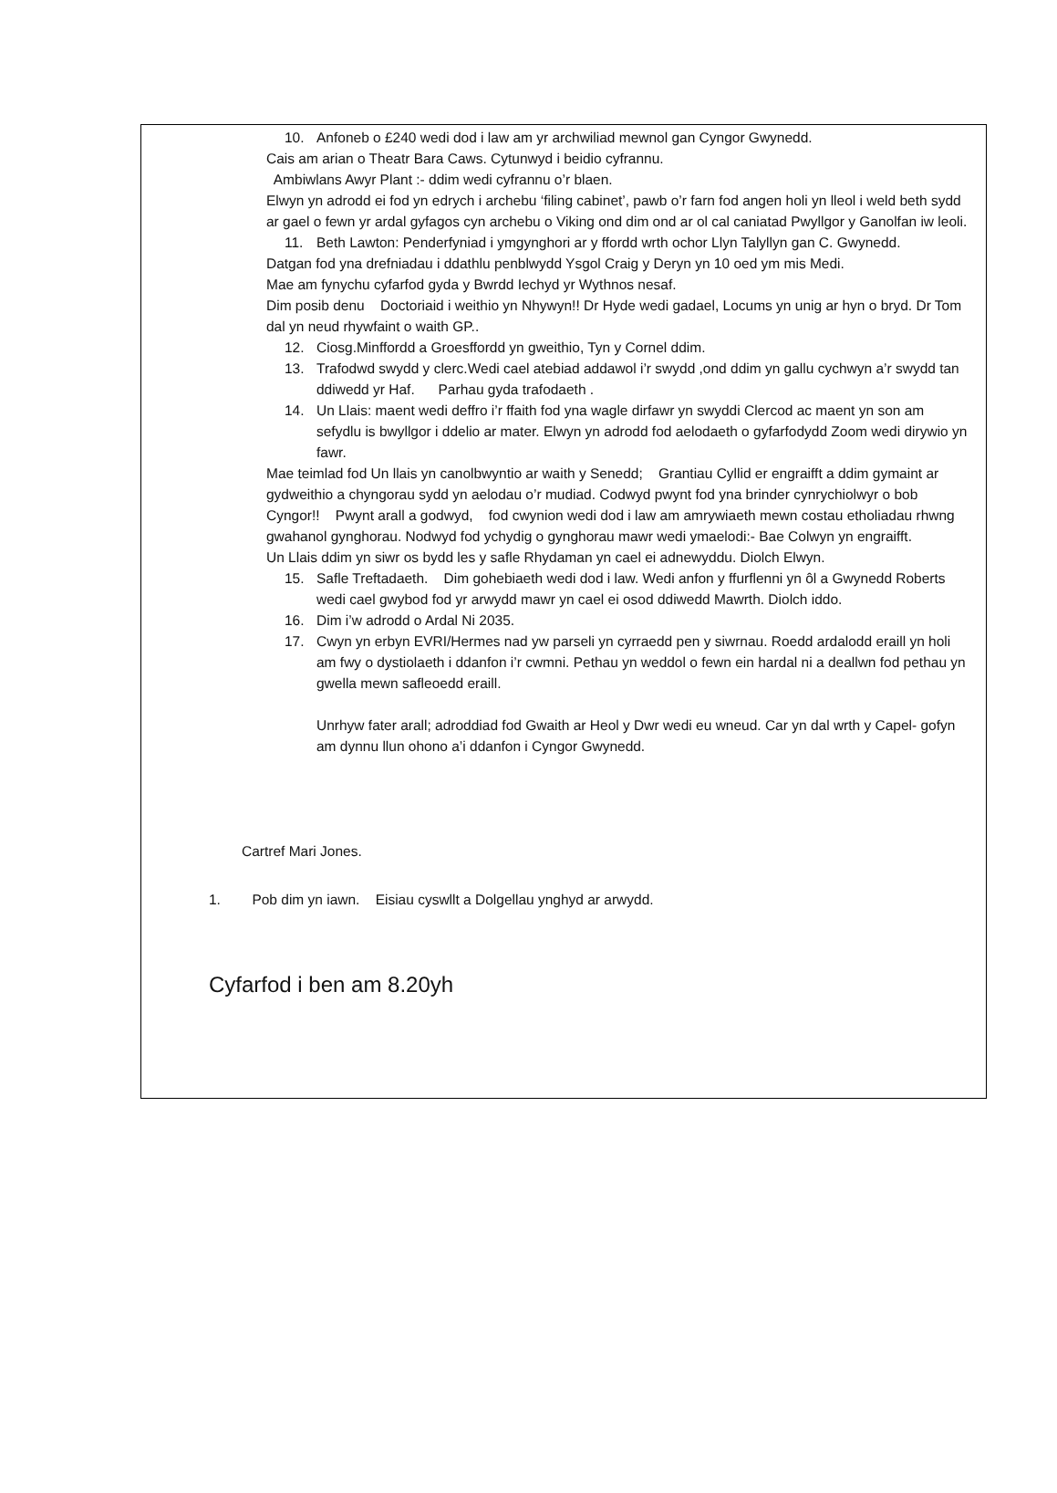10. Anfoneb o £240 wedi dod i law am yr archwiliad mewnol gan Cyngor Gwynedd.
Cais am arian o Theatr Bara Caws. Cytunwyd i beidio cyfrannu.
Ambiwlans Awyr Plant :- ddim wedi cyfrannu o’r blaen.
Elwyn yn adrodd ei fod yn edrych i archebu ‘filing cabinet’, pawb o’r farn fod angen holi yn lleol i weld beth sydd ar gael o fewn yr ardal gyfagos cyn archebu o Viking ond dim ond ar ol cal caniatad Pwyllgor y Ganolfan iw leoli.
11. Beth Lawton: Penderfyniad i ymgynghori ar y ffordd wrth ochor Llyn Talyllyn gan C. Gwynedd.
Datgan fod yna drefniadau i ddathlu penblwydd Ysgol Craig y Deryn yn 10 oed ym mis Medi.
Mae am fynychu cyfarfod gyda y Bwrdd Iechyd yr Wythnos nesaf.
Dim posib denu Doctoriaid i weithio yn Nhywyn!! Dr Hyde wedi gadael, Locums yn unig ar hyn o bryd. Dr Tom dal yn neud rhywfaint o waith GP..
12. Ciosg.Minffordd a Groesffordd yn gweithio, Tyn y Cornel ddim.
13. Trafodwd swydd y clerc.Wedi cael atebiad addawol i’r swydd ,ond ddim yn gallu cychwyn a’r swydd tan ddiwedd yr Haf. Parhau gyda trafodaeth .
14. Un Llais: maent wedi deffro i’r ffaith fod yna wagle dirfawr yn swyddi Clercod ac maent yn son am sefydlu is bwyllgor i ddelio ar mater. Elwyn yn adrodd fod aelodaeth o gyfarfodydd Zoom wedi dirywio yn fawr.
Mae teimlad fod Un llais yn canolbwyntio ar waith y Senedd; Grantiau Cyllid er engraifft a ddim gymaint ar gydweithio a chyngorau sydd yn aelodau o’r mudiad. Codwyd pwynt fod yna brinder cynrychiolwyr o bob Cyngor!! Pwynt arall a godwyd, fod cwynion wedi dod i law am amrywiaeth mewn costau etholiadau rhwng gwahanol gynghorau. Nodwyd fod ychydig o gynghorau mawr wedi ymaelodi:- Bae Colwyn yn engraifft.
Un Llais ddim yn siwr os bydd les y safle Rhydaman yn cael ei adnewyddu. Diolch Elwyn.
15. Safle Treftadaeth. Dim gohebiaeth wedi dod i law. Wedi anfon y ffurflenni yn ôl a Gwynedd Roberts wedi cael gwybod fod yr arwydd mawr yn cael ei osod ddiwedd Mawrth. Diolch iddo.
16. Dim i’w adrodd o Ardal Ni 2035.
17. Cwyn yn erbyn EVRI/Hermes nad yw parseli yn cyrraedd pen y siwrnau. Roedd ardalodd eraill yn holi am fwy o dystiolaeth i ddanfon i’r cwmni. Pethau yn weddol o fewn ein hardal ni a deallwn fod pethau yn gwella mewn safleoedd eraill.
Unrhyw fater arall; adroddiad fod Gwaith ar Heol y Dwr wedi eu wneud. Car yn dal wrth y Capel- gofyn am dynnu llun ohono a’i ddanfon i Cyngor Gwynedd.
Cartref Mari Jones.
1. Pob dim yn iawn. Eisiau cyswllt a Dolgellau ynghyd ar arwydd.
Cyfarfod i ben am 8.20yh